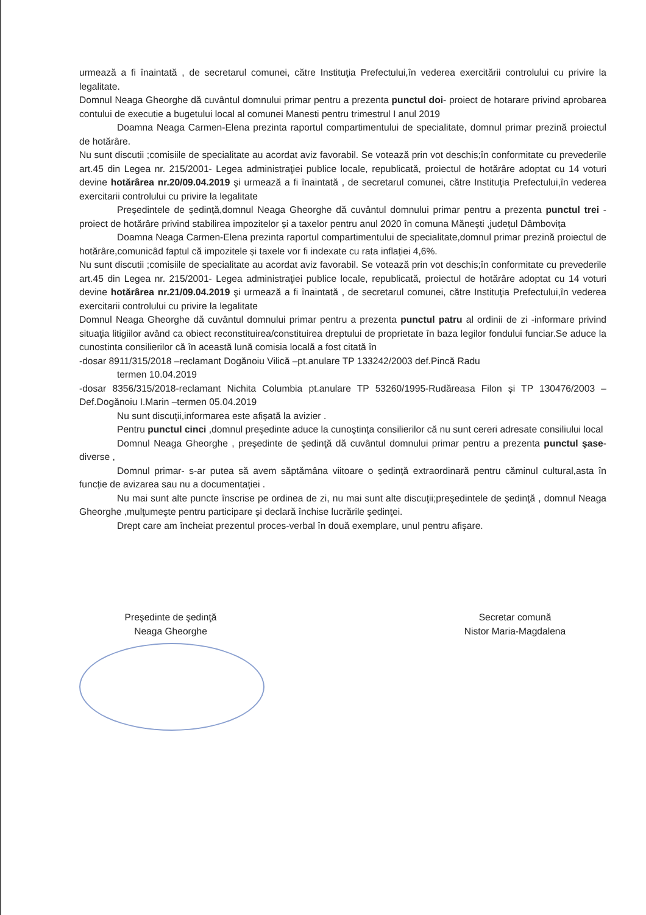urmează a fi înaintată , de secretarul comunei, către Instituţia Prefectului,în vederea exercitării controlului cu privire la legalitate.
Domnul Neaga Gheorghe dă cuvântul domnului primar pentru a prezenta punctul doi- proiect de hotarare privind aprobarea contului de executie a bugetului local al comunei Manesti pentru trimestrul I anul 2019
Doamna Neaga Carmen-Elena prezinta raportul compartimentului de specialitate, domnul primar prezină proiectul de hotărâre.
Nu sunt discutii ;comisiile de specialitate au acordat aviz favorabil. Se votează prin vot deschis;în conformitate cu prevederile art.45 din Legea nr. 215/2001- Legea administraţiei publice locale, republicată, proiectul de hotărâre adoptat cu 14 voturi devine hotărârea nr.20/09.04.2019 şi urmează a fi înaintată , de secretarul comunei, către Instituţia Prefectului,în vederea exercitarii controlului cu privire la legalitate
Președintele de ședință,domnul Neaga Gheorghe dă cuvântul domnului primar pentru a prezenta punctul trei -proiect de hotărâre privind stabilirea impozitelor și a taxelor pentru anul 2020 în comuna Mănești ,județul Dâmbovița
Doamna Neaga Carmen-Elena prezinta raportul compartimentului de specialitate,domnul primar prezină proiectul de hotărâre,comunicâd faptul că impozitele și taxele vor fi indexate cu rata inflației 4,6%.
Nu sunt discutii ;comisiile de specialitate au acordat aviz favorabil. Se votează prin vot deschis;în conformitate cu prevederile art.45 din Legea nr. 215/2001- Legea administraţiei publice locale, republicată, proiectul de hotărâre adoptat cu 14 voturi devine hotărârea nr.21/09.04.2019 şi urmează a fi înaintată , de secretarul comunei, către Instituţia Prefectului,în vederea exercitarii controlului cu privire la legalitate
Domnul Neaga Gheorghe dă cuvântul domnului primar pentru a prezenta punctul patru al ordinii de zi -informare privind situaţia litigiilor având ca obiect reconstituirea/constituirea dreptului de proprietate în baza legilor fondului funciar.Se aduce la cunostinta consilierilor că în această lună comisia locală a fost citată în
-dosar 8911/315/2018 –reclamant Dogănoiu Vilică –pt.anulare TP 133242/2003 def.Pincă Radu
termen 10.04.2019
-dosar 8356/315/2018-reclamant Nichita Columbia pt.anulare TP 53260/1995-Rudăreasa Filon și TP 130476/2003 –Def.Dogănoiu I.Marin –termen 05.04.2019
Nu sunt discuții,informarea este afișată la avizier .
Pentru punctul cinci ,domnul preşedinte aduce la cunoştinţa consilierilor că nu sunt cereri adresate consiliului local
Domnul Neaga Gheorghe , preşedinte de şedinţă dă cuvântul domnului primar pentru a prezenta punctul şase-diverse ,
Domnul primar- s-ar putea să avem săptămâna viitoare o ședință extraordinară pentru căminul cultural,asta în funcție de avizarea sau nu a documentației .
Nu mai sunt alte puncte înscrise pe ordinea de zi, nu mai sunt alte discuţii;preşedintele de şedinţă , domnul Neaga Gheorghe ,mulţumeşte pentru participare şi declară închise lucrările şedinţei.
Drept care am încheiat prezentul proces-verbal în două exemplare, unul pentru afişare.
Preşedinte de şedinţă
Neaga Gheorghe
Secretar comună
Nistor Maria-Magdalena